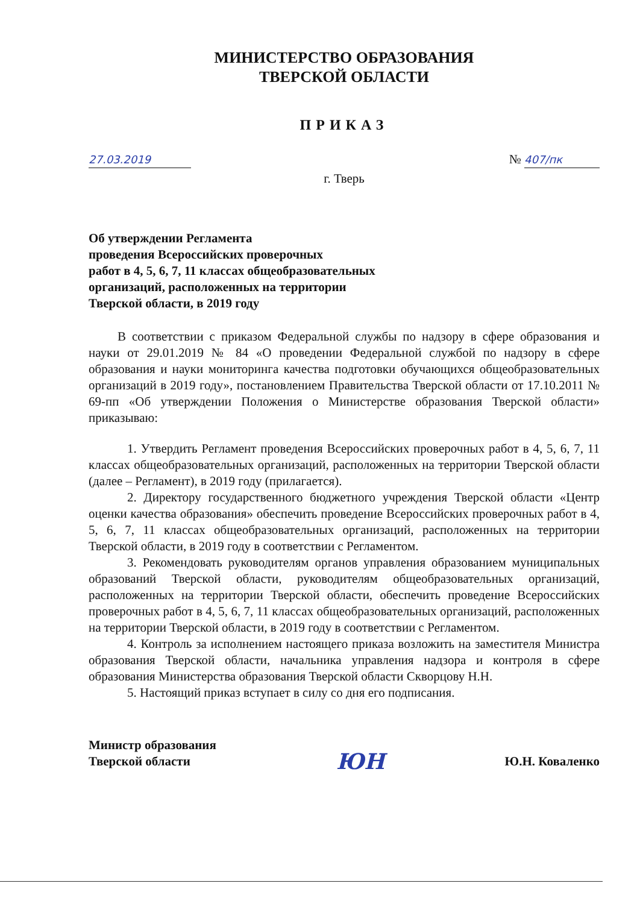МИНИСТЕРСТВО ОБРАЗОВАНИЯ
ТВЕРСКОЙ ОБЛАСТИ
ПРИКАЗ
27.03.2019 № 407/пк
г. Тверь
Об утверждении Регламента
проведения Всероссийских проверочных
работ в 4, 5, 6, 7, 11 классах общеобразовательных
организаций, расположенных на территории
Тверской области, в 2019 году
В соответствии с приказом Федеральной службы по надзору в сфере образования и науки от 29.01.2019 № 84 «О проведении Федеральной службой по надзору в сфере образования и науки мониторинга качества подготовки обучающихся общеобразовательных организаций в 2019 году», постановлением Правительства Тверской области от 17.10.2011 № 69-пп «Об утверждении Положения о Министерстве образования Тверской области» приказываю:
1. Утвердить Регламент проведения Всероссийских проверочных работ в 4, 5, 6, 7, 11 классах общеобразовательных организаций, расположенных на территории Тверской области (далее – Регламент), в 2019 году (прилагается).
2. Директору государственного бюджетного учреждения Тверской области «Центр оценки качества образования» обеспечить проведение Всероссийских проверочных работ в 4, 5, 6, 7, 11 классах общеобразовательных организаций, расположенных на территории Тверской области, в 2019 году в соответствии с Регламентом.
3. Рекомендовать руководителям органов управления образованием муниципальных образований Тверской области, руководителям общеобразовательных организаций, расположенных на территории Тверской области, обеспечить проведение Всероссийских проверочных работ в 4, 5, 6, 7, 11 классах общеобразовательных организаций, расположенных на территории Тверской области, в 2019 году в соответствии с Регламентом.
4. Контроль за исполнением настоящего приказа возложить на заместителя Министра образования Тверской области, начальника управления надзора и контроля в сфере образования Министерства образования Тверской области Скворцову Н.Н.
5. Настоящий приказ вступает в силу со дня его подписания.
Министр образования
Тверской области ЮН Ю.Н. Коваленко